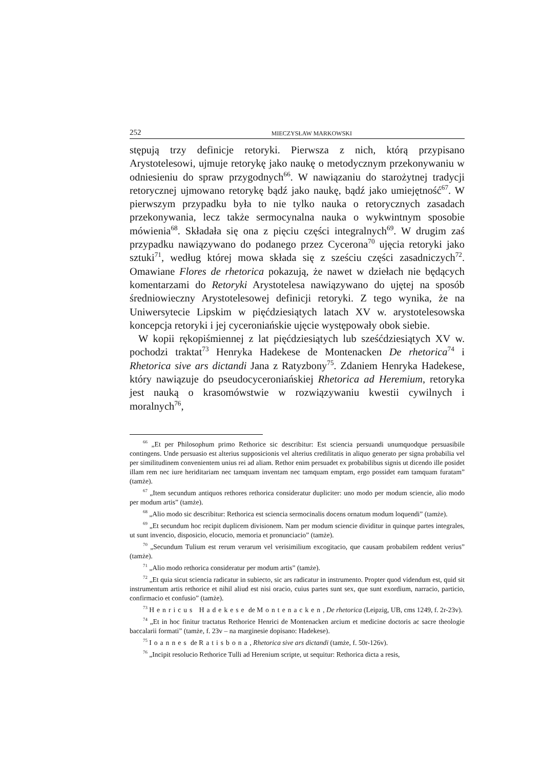252 MIECZYSŁAW MARKOWSKI
stępują trzy definicje retoryki. Pierwsza z nich, którą przypisano Arystotelesowi, ujmuje retorykę jako naukę o metodycznym przekonywaniu w odniesieniu do spraw przygodnych<sup>66</sup>. W nawiązaniu do starożytnej tradycji retorycznej ujmowano retorykę bądź jako naukę, bądź jako umiejętność<sup>67</sup>. W pierwszym przypadku była to nie tylko nauka o retorycznych zasadach przekonywania, lecz także sermocynalna nauka o wykwintnym sposobie mówienia<sup>68</sup>. Składała się ona z pięciu części integralnych<sup>69</sup>. W drugim zaś przypadku nawiązywano do podanego przez Cycerona<sup>70</sup> ujęcia retoryki jako sztuki<sup>71</sup>, według której mowa składa się z sześciu części zasadniczych<sup>72</sup>. Omawiane Flores de rhetorica pokazują, że nawet w dziełach nie będących komentarzami do Retoryki Arystotelesa nawiązywano do ujętej na sposób średniowieczny Arystotelesowej definicji retoryki. Z tego wynika, że na Uniwersytecie Lipskim w pięćdziesiątych latach XV w. arystotelesowska koncepcja retoryki i jej cyceroniańskie ujęcie występowały obok siebie.
W kopii rękopiśmiennej z lat pięćdziesiątych lub sześćdziesiątych XV w. pochodzi traktat<sup>73</sup> Henryka Hadekese de Montenacken De rhetorica<sup>74</sup> i Rhetorica sive ars dictandi Jana z Ratyzbony<sup>75</sup>. Zdaniem Henryka Hadekese, który nawiązuje do pseudocyceroniańskiej Rhetorica ad Heremium, retoryka jest nauką o krasomówstwie w rozwiązywaniu kwestii cywilnych i moralnych<sup>76</sup>,
<sup>66</sup> „Et per Philosophum primo Rethorice sic describitur: Est sciencia persuandi unumquodque persuasibile contingens. Unde persuasio est alterius supposicionis vel alterius credilitatis in aliquo generato per signa probabilia vel per similitudinem convenientem unius rei ad aliam. Rethor enim persuadet ex probabilibus signis ut dicendo ille posidet illam rem nec iure heriditariam nec tamquam inventam nec tamquam emptam, ergo possidet eam tamquam furatam” (tamże).
<sup>67</sup> „Item secundum antiquos rethores rethorica consideratur dupliciter: uno modo per modum sciencie, alio modo per modum artis” (tamże).
<sup>68</sup> „Alio modo sic describitur: Rethorica est sciencia sermocinalis docens ornatum modum loquendi” (tamże).
<sup>69</sup> „Et secundum hoc recipit duplicem divisionem. Nam per modum sciencie dividitur in quinque partes integrales, ut sunt invencio, disposicio, elocucio, memoria et pronunciacio” (tamże).
<sup>70</sup> „Secundum Tulium est rerum verarum vel verisimilium excogitacio, que causam probabilem reddent verius” (tamże).
<sup>71</sup> „Alio modo rethorica consideratur per modum artis” (tamże).
<sup>72</sup> „Et quia sicut sciencia radicatur in subiecto, sic ars radicatur in instrumento. Propter quod videndum est, quid sit instrumentum artis rethorice et nihil aliud est nisi oracio, cuius partes sunt sex, que sunt exordium, narracio, particio, confirmacio et confusio” (tamże).
<sup>73</sup> Henricus Hadekese de Montenacken, De rhetorica (Leipzig, UB, cms 1249, f. 2r-23v).
<sup>74</sup> „Et in hoc finitur tractatus Rethorice Henrici de Montenacken arcium et medicine doctoris ac sacre theologie baccalarii formati” (tamże, f. 23v – na marginesie dopisano: Hadekese).
<sup>75</sup> Ioannes de Ratisbona, Rhetorica sive ars dictandi (tamże, f. 50r-126v).
<sup>76</sup> „Incipit resolucio Rethorice Tulli ad Herenium scripte, ut sequitur: Rethorica dicta a resis,